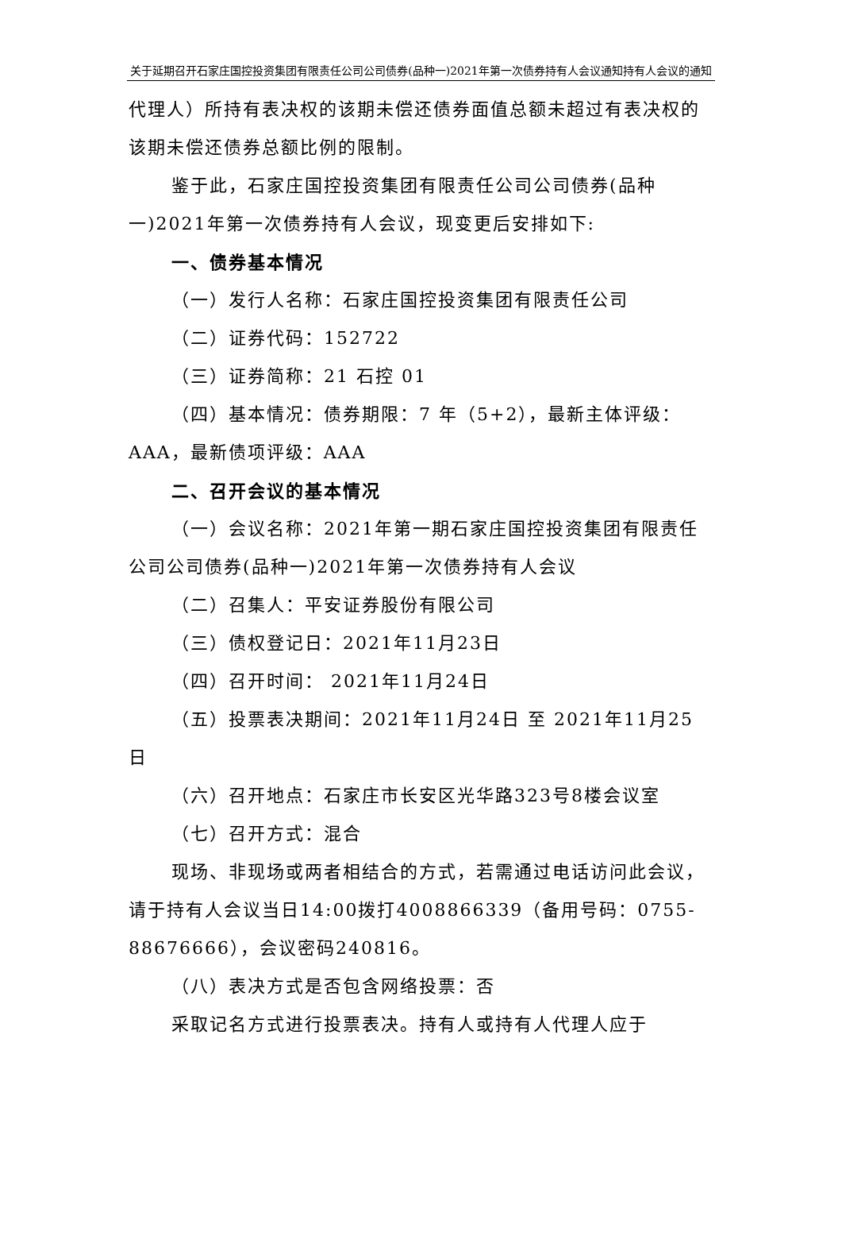关于延期召开石家庄国控投资集团有限责任公司公司债券(品种一)2021年第一次债券持有人会议通知持有人会议的通知
代理人）所持有表决权的该期未偿还债券面值总额未超过有表决权的该期未偿还债券总额比例的限制。
鉴于此，石家庄国控投资集团有限责任公司公司债券(品种一)2021年第一次债券持有人会议，现变更后安排如下:
一、债券基本情况
（一）发行人名称：石家庄国控投资集团有限责任公司
（二）证券代码：152722
（三）证券简称：21 石控 01
（四）基本情况：债券期限：7 年（5+2），最新主体评级：AAA，最新债项评级：AAA
二、召开会议的基本情况
（一）会议名称：2021年第一期石家庄国控投资集团有限责任公司公司债券(品种一)2021年第一次债券持有人会议
（二）召集人：平安证券股份有限公司
（三）债权登记日：2021年11月23日
（四）召开时间： 2021年11月24日
（五）投票表决期间：2021年11月24日 至 2021年11月25日
（六）召开地点：石家庄市长安区光华路323号8楼会议室
（七）召开方式：混合
现场、非现场或两者相结合的方式，若需通过电话访问此会议，请于持有人会议当日14:00拨打4008866339（备用号码：0755-88676666），会议密码240816。
（八）表决方式是否包含网络投票：否
采取记名方式进行投票表决。持有人或持有人代理人应于